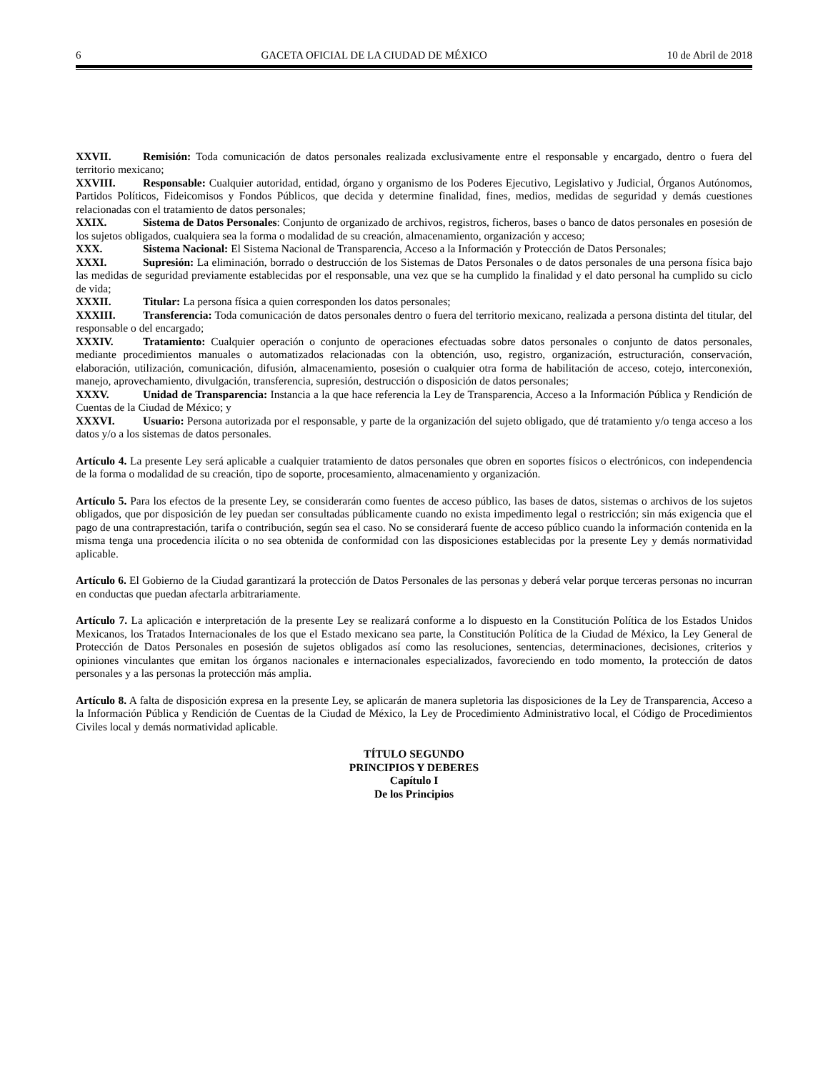6 GACETA OFICIAL DE LA CIUDAD DE MÉXICO 10 de Abril de 2018
XXVII. Remisión: Toda comunicación de datos personales realizada exclusivamente entre el responsable y encargado, dentro o fuera del territorio mexicano;
XXVIII. Responsable: Cualquier autoridad, entidad, órgano y organismo de los Poderes Ejecutivo, Legislativo y Judicial, Órganos Autónomos, Partidos Políticos, Fideicomisos y Fondos Públicos, que decida y determine finalidad, fines, medios, medidas de seguridad y demás cuestiones relacionadas con el tratamiento de datos personales;
XXIX. Sistema de Datos Personales: Conjunto de organizado de archivos, registros, ficheros, bases o banco de datos personales en posesión de los sujetos obligados, cualquiera sea la forma o modalidad de su creación, almacenamiento, organización y acceso;
XXX. Sistema Nacional: El Sistema Nacional de Transparencia, Acceso a la Información y Protección de Datos Personales;
XXXI. Supresión: La eliminación, borrado o destrucción de los Sistemas de Datos Personales o de datos personales de una persona física bajo las medidas de seguridad previamente establecidas por el responsable, una vez que se ha cumplido la finalidad y el dato personal ha cumplido su ciclo de vida;
XXXII. Titular: La persona física a quien corresponden los datos personales;
XXXIII. Transferencia: Toda comunicación de datos personales dentro o fuera del territorio mexicano, realizada a persona distinta del titular, del responsable o del encargado;
XXXIV. Tratamiento: Cualquier operación o conjunto de operaciones efectuadas sobre datos personales o conjunto de datos personales, mediante procedimientos manuales o automatizados relacionadas con la obtención, uso, registro, organización, estructuración, conservación, elaboración, utilización, comunicación, difusión, almacenamiento, posesión o cualquier otra forma de habilitación de acceso, cotejo, interconexión, manejo, aprovechamiento, divulgación, transferencia, supresión, destrucción o disposición de datos personales;
XXXV. Unidad de Transparencia: Instancia a la que hace referencia la Ley de Transparencia, Acceso a la Información Pública y Rendición de Cuentas de la Ciudad de México; y
XXXVI. Usuario: Persona autorizada por el responsable, y parte de la organización del sujeto obligado, que dé tratamiento y/o tenga acceso a los datos y/o a los sistemas de datos personales.
Artículo 4. La presente Ley será aplicable a cualquier tratamiento de datos personales que obren en soportes físicos o electrónicos, con independencia de la forma o modalidad de su creación, tipo de soporte, procesamiento, almacenamiento y organización.
Artículo 5. Para los efectos de la presente Ley, se considerarán como fuentes de acceso público, las bases de datos, sistemas o archivos de los sujetos obligados, que por disposición de ley puedan ser consultadas públicamente cuando no exista impedimento legal o restricción; sin más exigencia que el pago de una contraprestación, tarifa o contribución, según sea el caso. No se considerará fuente de acceso público cuando la información contenida en la misma tenga una procedencia ilícita o no sea obtenida de conformidad con las disposiciones establecidas por la presente Ley y demás normatividad aplicable.
Artículo 6. El Gobierno de la Ciudad garantizará la protección de Datos Personales de las personas y deberá velar porque terceras personas no incurran en conductas que puedan afectarla arbitrariamente.
Artículo 7. La aplicación e interpretación de la presente Ley se realizará conforme a lo dispuesto en la Constitución Política de los Estados Unidos Mexicanos, los Tratados Internacionales de los que el Estado mexicano sea parte, la Constitución Política de la Ciudad de México, la Ley General de Protección de Datos Personales en posesión de sujetos obligados así como las resoluciones, sentencias, determinaciones, decisiones, criterios y opiniones vinculantes que emitan los órganos nacionales e internacionales especializados, favoreciendo en todo momento, la protección de datos personales y a las personas la protección más amplia.
Artículo 8. A falta de disposición expresa en la presente Ley, se aplicarán de manera supletoria las disposiciones de la Ley de Transparencia, Acceso a la Información Pública y Rendición de Cuentas de la Ciudad de México, la Ley de Procedimiento Administrativo local, el Código de Procedimientos Civiles local y demás normatividad aplicable.
TÍTULO SEGUNDO
PRINCIPIOS Y DEBERES
Capítulo I
De los Principios